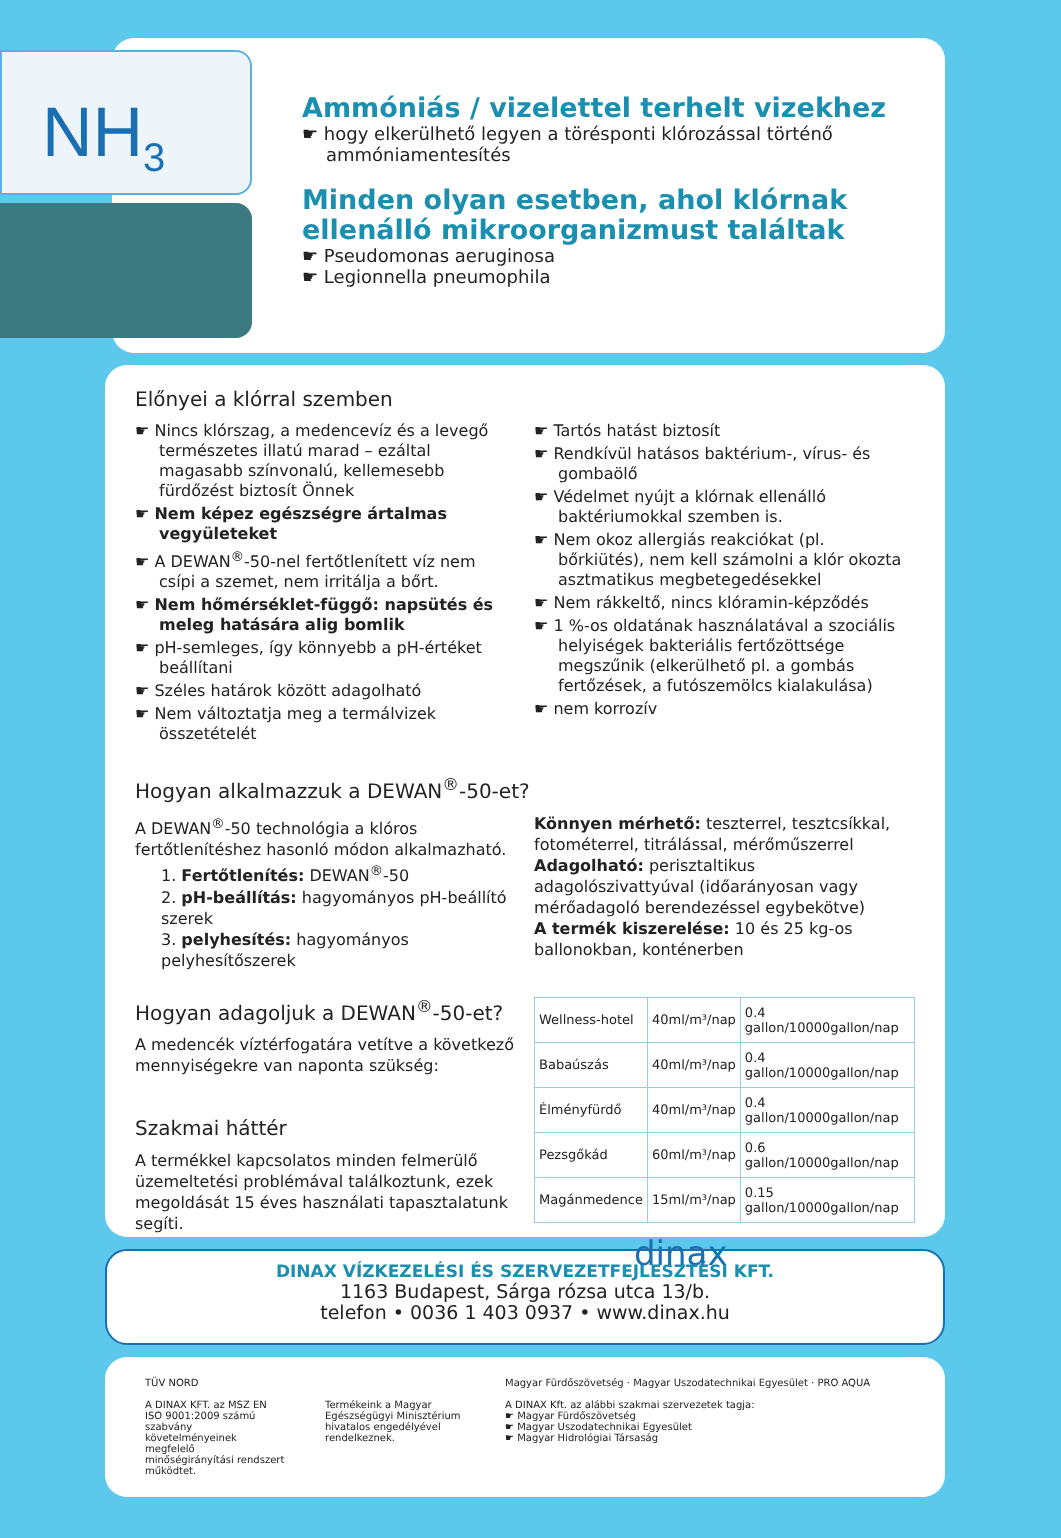NH<sub>3</sub>
Ammóniás / vizelettel terhelt vizekhez
☛ hogy elkerülhető legyen a törésponti klórozással történő ammóniamentesítés
Minden olyan esetben, ahol klórnak ellenálló mikroorganizmust találtak
☛ Pseudomonas aeruginosa
☛ Legionnella pneumophila
Előnyei a klórral szemben
☛ Nincs klórszag, a medencevíz és a levegő természetes illatú marad – ezáltal magasabb színvonalú, kellemesebb fürdőzést biztosít Önnek
☛ Nem képez egészségre ártalmas vegyületeket
☛ A DEWAN<sup>®</sup>-50-nel fertőtlenített víz nem csípi a szemet, nem irritálja a bőrt.
☛ Nem hőmérséklet-függő: napsütés és meleg hatására alig bomlik
☛ pH-semleges, így könnyebb a pH-értéket beállítani
☛ Széles határok között adagolható
☛ Nem változtatja meg a termálvizek összetételét
☛ Tartós hatást biztosít
☛ Rendkívül hatásos baktérium-, vírus- és gombaölő
☛ Védelmet nyújt a klórnak ellenálló baktériumokkal szemben is.
☛ Nem okoz allergiás reakciókat (pl. bőrkiütés), nem kell számolni a klór okozta asztmatikus megbetegedésekkel
☛ Nem rákkeltő, nincs klóramin-képződés
☛ 1 %-os oldatának használatával a szociális helyiségek bakteriális fertőzöttsége megszűnik (elkerülhető pl. a gombás fertőzések, a futószemölcs kialakulása)
☛ nem korrozív
Hogyan alkalmazzuk a DEWAN<sup>®</sup>-50-et?
A DEWAN<sup>®</sup>-50 technológia a klóros fertőtlenítéshez hasonló módon alkalmazható.
1. Fertőtlenítés: DEWAN<sup>®</sup>-50
2. pH-beállítás: hagyományos pH-beállító szerek
3. pelyhesítés: hagyományos pelyhesítőszerek
Könnyen mérhető: teszterrel, tesztcsíkkal, fotométerrel, titrálással, mérőműszerrel
Adagolható: perisztaltikus adagolószivattyúval (időarányosan vagy mérőadagoló berendezéssel egybekötve)
A termék kiszerelése: 10 és 25 kg-os ballonokban, konténerben
Hogyan adagoljuk a DEWAN<sup>®</sup>-50-et?
A medencék víztérfogatára vetítve a következő mennyiségekre van naponta szükség:
Szakmai háttér
A termékkel kapcsolatos minden felmerülő üzemeltetési problémával találkoztunk, ezek megoldását 15 éves használati tapasztalatunk segíti.
| Wellness-hotel | 40ml/m³/nap | 0.4 gallon/10000gallon/nap |
| Babaúszás | 40ml/m³/nap | 0.4 gallon/10000gallon/nap |
| Élményfürdő | 40ml/m³/nap | 0.4 gallon/10000gallon/nap |
| Pezsgőkád | 60ml/m³/nap | 0.6 gallon/10000gallon/nap |
| Magánmedence | 15ml/m³/nap | 0.15 gallon/10000gallon/nap |
dinax
DINAX VÍZKEZELÉSI ÉS SZERVEZETFEJLESZTÉSI KFT.
1163 Budapest, Sárga rózsa utca 13/b.
telefon • 0036 1 403 0937 • www.dinax.hu
TÜV NORD
A DINAX KFT. az MSZ EN ISO 9001:2009 számú szabvány követelményeinek megfelelő minőségirányítási rendszert működtet.
Termékeink a Magyar Egészségügyi Minisztérium hivatalos engedélyével rendelkeznek.
Magyar Fürdőszövetség · Magyar Uszodatechnikai Egyesület · PRO AQUA
A DINAX Kft. az alábbi szakmai szervezetek tagja:
☛ Magyar Fürdőszövetség
☛ Magyar Uszodatechnikai Egyesület
☛ Magyar Hidrológiai Társaság